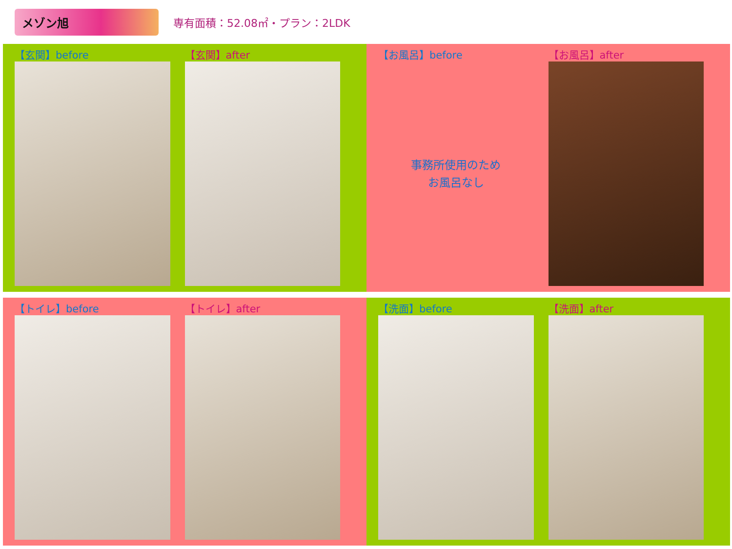メゾン旭
専有面積：52.08㎡・プラン：2LDK
【玄関】before 【玄関】after
【お風呂】before
事務所使用のため
お風呂なし
【お風呂】after
【トイレ】before 【トイレ】after
【洗面】before 【洗面】after